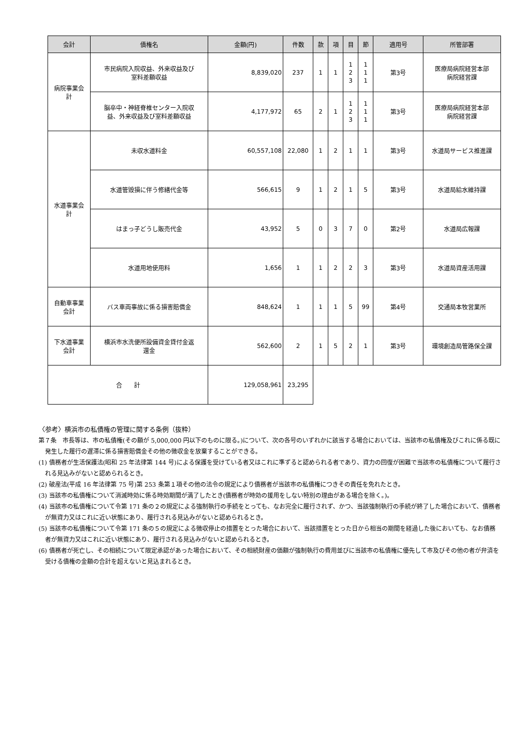| 会計 | 債権名 | 金額(円) | 件数 | 款 | 項 | 目 | 節 | 適用号 | 所管部署 |
| --- | --- | --- | --- | --- | --- | --- | --- | --- | --- |
| 病院事業会 計 | 市民病院入院収益、外来収益及び 室料差額収益 | 8,839,020 | 237 | 1 | 1 | 1 2 3 | 1 1 1 | 第3号 | 医療局病院経営本部 病院経営課 |
| | 脳卒中・神経脊椎センター入院収 益、外来収益及び室料差額収益 | 4,177,972 | 65 | 2 | 1 | 1 2 3 | 1 1 1 | 第3号 | 医療局病院経営本部 病院経営課 |
| 水道事業会 計 | 未収水道料金 | 60,557,108 | 22,080 | 1 | 2 | 1 | 1 | 第3号 | 水道局サービス推進課 |
| | 水道管毀損に伴う修繕代金等 | 566,615 | 9 | 1 | 2 | 1 | 5 | 第3号 | 水道局給水維持課 |
| | はまっ子どうし販売代金 | 43,952 | 5 | 0 | 3 | 7 | 0 | 第2号 | 水道局広報課 |
| | 水道用地使用料 | 1,656 | 1 | 1 | 2 | 2 | 3 | 第3号 | 水道局資産活用課 |
| 自動車事業 会計 | バス車両事故に係る損害賠償金 | 848,624 | 1 | 1 | 1 | 5 | 99 | 第4号 | 交通局本牧営業所 |
| 下水道事業 会計 | 横浜市水洗便所設備資金貸付金返 還金 | 562,600 | 2 | 1 | 5 | 2 | 1 | 第3号 | 環境創造局管路保全課 |
| 合 計 | | 129,058,961 | 23,295 | | | | | | |
〈参考〉横浜市の私債権の管理に関する条例（抜粋）
第７条　市長等は、市の私債権(その額が 5,000,000 円以下のものに限る。)について、次の各号のいずれかに該当する場合においては、当該市の私債権及びこれに係る既に発生した履行の遅滞に係る損害賠償金その他の徴収金を放棄することができる。
(1) 債務者が生活保護法(昭和 25 年法律第 144 号)による保護を受けている者又はこれに準ずると認められる者であり、資力の回復が困難で当該市の私債権について履行される見込みがないと認められるとき。
(2) 破産法(平成 16 年法律第 75 号)第 253 条第１項その他の法令の規定により債務者が当該市の私債権につきその責任を免れたとき。
(3) 当該市の私債権について消滅時効に係る時効期間が満了したとき(債務者が時効の援用をしない特別の理由がある場合を除く。)。
(4) 当該市の私債権について令第 171 条の２の規定による強制執行の手続をとっても、なお完全に履行されず、かつ、当該強制執行の手続が終了した場合において、債務者が無資力又はこれに近い状態にあり、履行される見込みがないと認められるとき。
(5) 当該市の私債権について令第 171 条の５の規定による徴収停止の措置をとった場合において、当該措置をとった日から相当の期間を経過した後においても、なお債務者が無資力又はこれに近い状態にあり、履行される見込みがないと認められるとき。
(6) 債務者が死亡し、その相続について限定承認があった場合において、その相続財産の価額が強制執行の費用並びに当該市の私債権に優先して市及びその他の者が弁済を受ける債権の金額の合計を超えないと見込まれるとき。